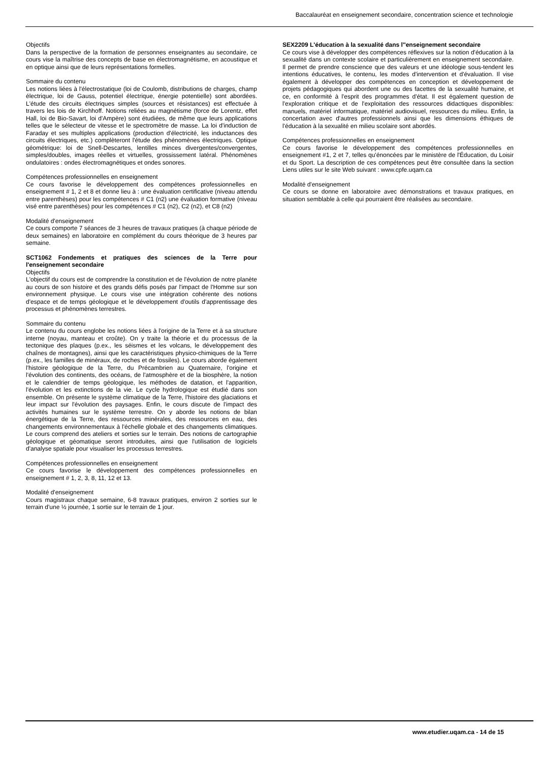Baccalauréat en enseignement secondaire, concentration science et technologie
Objectifs
Dans la perspective de la formation de personnes enseignantes au secondaire, ce cours vise la maîtrise des concepts de base en électromagnétisme, en acoustique et en optique ainsi que de leurs représentations formelles.
Sommaire du contenu
Les notions liées à l'électrostatique (loi de Coulomb, distributions de charges, champ électrique, loi de Gauss, potentiel électrique, énergie potentielle) sont abordées. L'étude des circuits électriques simples (sources et résistances) est effectuée à travers les lois de Kirchhoff. Notions reliées au magnétisme (force de Lorentz, effet Hall, loi de Bio-Savart, loi d'Ampère) sont étudiées, de même que leurs applications telles que le sélecteur de vitesse et le spectromètre de masse. La loi d'induction de Faraday et ses multiples applications (production d'électricité, les inductances des circuits électriques, etc.) complèteront l'étude des phénomènes électriques. Optique géométrique: loi de Snell-Descartes, lentilles minces divergentes/convergentes, simples/doubles, images réelles et virtuelles, grossissement latéral. Phénomènes ondulatoires : ondes électromagnétiques et ondes sonores.
Compétences professionnelles en enseignement
Ce cours favorise le développement des compétences professionnelles en enseignement # 1, 2 et 8 et donne lieu à : une évaluation certificative (niveau attendu entre parenthèses) pour les compétences # C1 (n2) une évaluation formative (niveau visé entre parenthèses) pour les compétences # C1 (n2), C2 (n2), et C8 (n2)
Modalité d'enseignement
Ce cours comporte 7 séances de 3 heures de travaux pratiques (à chaque période de deux semaines) en laboratoire en complément du cours théorique de 3 heures par semaine.
SCT1062 Fondements et pratiques des sciences de la Terre pour l'enseignement secondaire
Objectifs
L'objectif du cours est de comprendre la constitution et de l'évolution de notre planète au cours de son histoire et des grands défis posés par l'impact de l'Homme sur son environnement physique. Le cours vise une intégration cohérente des notions d'espace et de temps géologique et le développement d'outils d'apprentissage des processus et phénomènes terrestres.
Sommaire du contenu
Le contenu du cours englobe les notions liées à l'origine de la Terre et à sa structure interne (noyau, manteau et croûte). On y traite la théorie et du processus de la tectonique des plaques (p.ex., les séismes et les volcans, le développement des chaînes de montagnes), ainsi que les caractéristiques physico-chimiques de la Terre (p.ex., les familles de minéraux, de roches et de fossiles). Le cours aborde également l'histoire géologique de la Terre, du Précambrien au Quaternaire, l'origine et l'évolution des continents, des océans, de l'atmosphère et de la biosphère, la notion et le calendrier de temps géologique, les méthodes de datation, et l'apparition, l'évolution et les extinctions de la vie. Le cycle hydrologique est étudié dans son ensemble. On présente le système climatique de la Terre, l'histoire des glaciations et leur impact sur l'évolution des paysages. Enfin, le cours discute de l'impact des activités humaines sur le système terrestre. On y aborde les notions de bilan énergétique de la Terre, des ressources minérales, des ressources en eau, des changements environnementaux à l'échelle globale et des changements climatiques. Le cours comprend des ateliers et sorties sur le terrain. Des notions de cartographie géologique et géomatique seront introduites, ainsi que l'utilisation de logiciels d'analyse spatiale pour visualiser les processus terrestres.
Compétences professionnelles en enseignement
Ce cours favorise le développement des compétences professionnelles en enseignement # 1, 2, 3, 8, 11, 12 et 13.
Modalité d'enseignement
Cours magistraux chaque semaine, 6-8 travaux pratiques, environ 2 sorties sur le terrain d'une ½ journée, 1 sortie sur le terrain de 1 jour.
SEX2209 L'éducation à la sexualité dans l''enseignement secondaire
Ce cours vise à développer des compétences réflexives sur la notion d'éducation à la sexualité dans un contexte scolaire et particulièrement en enseignement secondaire. Il permet de prendre conscience que des valeurs et une idéologie sous-tendent les intentions éducatives, le contenu, les modes d'intervention et d'évaluation. Il vise également à développer des compétences en conception et développement de projets pédagogiques qui abordent une ou des facettes de la sexualité humaine, et ce, en conformité à l'esprit des programmes d'état. Il est également question de l'exploration critique et de l'exploitation des ressources didactiques disponibles: manuels, matériel informatique, matériel audiovisuel, ressources du milieu. Enfin, la concertation avec d'autres professionnels ainsi que les dimensions éthiques de l'éducation à la sexualité en milieu scolaire sont abordés.
Compétences professionnelles en enseignement
Ce cours favorise le développement des compétences professionnelles en enseignement #1, 2 et 7, telles qu'énoncées par le ministère de l'Éducation, du Loisir et du Sport. La description de ces compétences peut être consultée dans la section Liens utiles sur le site Web suivant : www.cpfe.uqam.ca
Modalité d'enseignement
Ce cours se donne en laboratoire avec démonstrations et travaux pratiques, en situation semblable à celle qui pourraient être réalisées au secondaire.
www.etudier.uqam.ca - 14 de 15